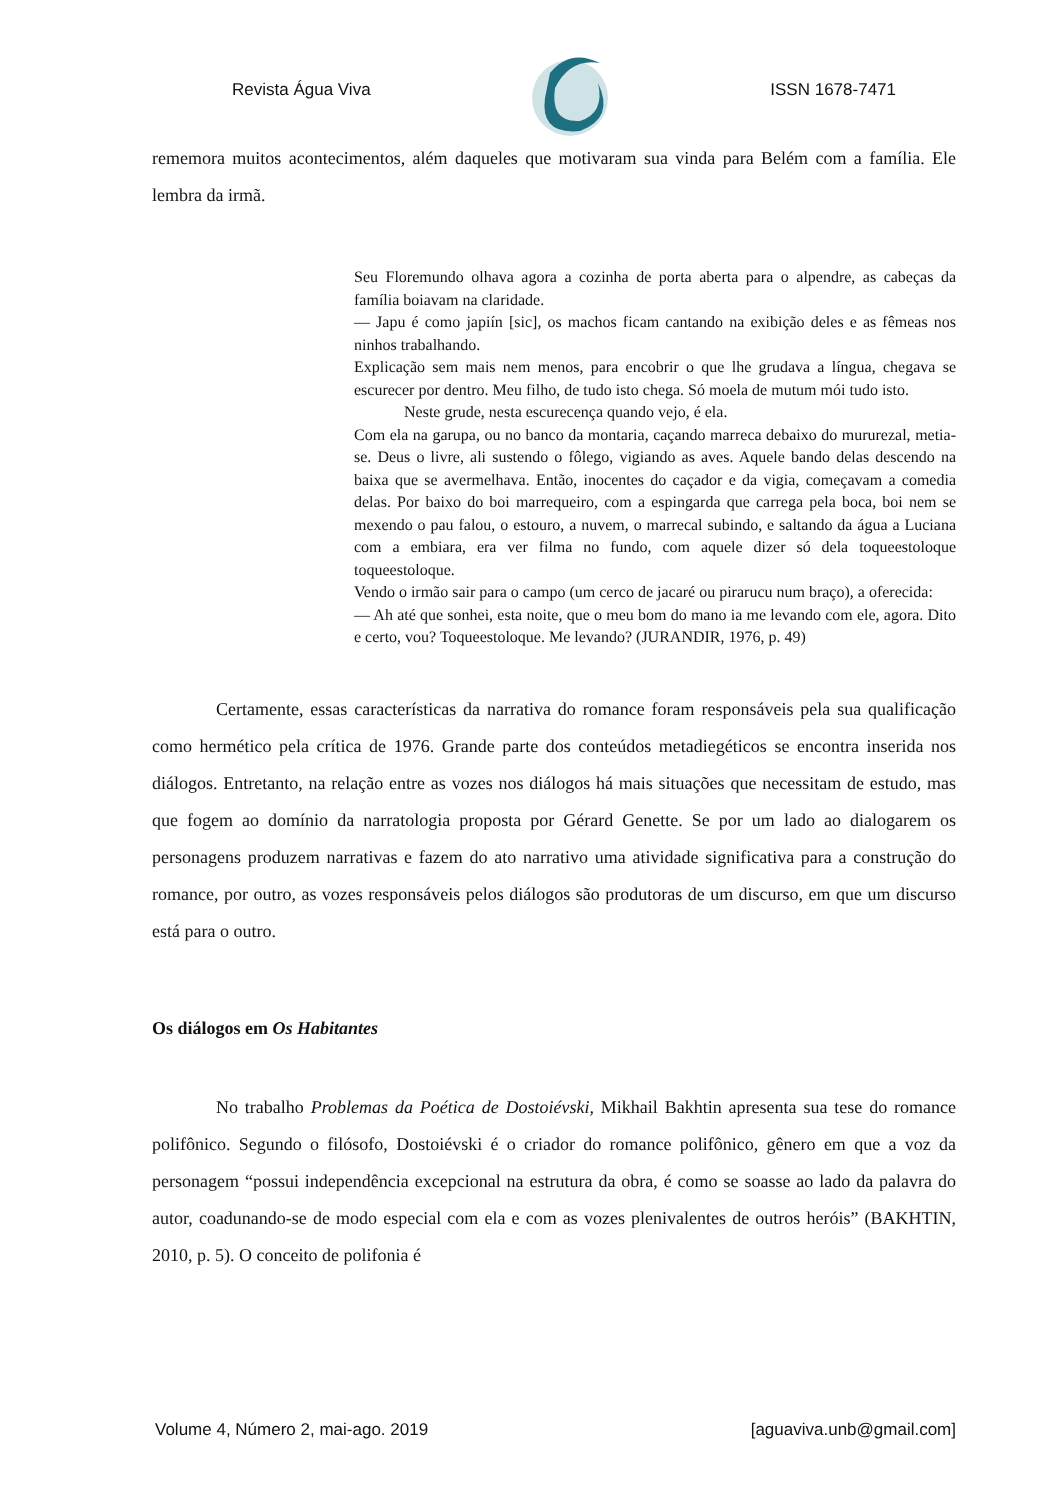Revista Água Viva ISSN 1678-7471
rememora muitos acontecimentos, além daqueles que motivaram sua vinda para Belém com a família. Ele lembra da irmã.
Seu Floremundo olhava agora a cozinha de porta aberta para o alpendre, as cabeças da família boiavam na claridade.
— Japu é como japiín [sic], os machos ficam cantando na exibição deles e as fêmeas nos ninhos trabalhando.
Explicação sem mais nem menos, para encobrir o que lhe grudava a língua, chegava se escurecer por dentro. Meu filho, de tudo isto chega. Só moela de mutum mói tudo isto.
Neste grude, nesta escurecença quando vejo, é ela.
Com ela na garupa, ou no banco da montaria, caçando marreca debaixo do mururezal, metia-se. Deus o livre, ali sustendo o fôlego, vigiando as aves. Aquele bando delas descendo na baixa que se avermelhava. Então, inocentes do caçador e da vigia, começavam a comedia delas. Por baixo do boi marrequeiro, com a espingarda que carrega pela boca, boi nem se mexendo o pau falou, o estouro, a nuvem, o marrecal subindo, e saltando da água a Luciana com a embiara, era ver filma no fundo, com aquele dizer só dela toqueestoloque toqueestoloque.
Vendo o irmão sair para o campo (um cerco de jacaré ou pirarucu num braço), a oferecida:
— Ah até que sonhei, esta noite, que o meu bom do mano ia me levando com ele, agora. Dito e certo, vou? Toqueestoloque. Me levando? (JURANDIR, 1976, p. 49)
Certamente, essas características da narrativa do romance foram responsáveis pela sua qualificação como hermético pela crítica de 1976. Grande parte dos conteúdos metadiegéticos se encontra inserida nos diálogos. Entretanto, na relação entre as vozes nos diálogos há mais situações que necessitam de estudo, mas que fogem ao domínio da narratologia proposta por Gérard Genette. Se por um lado ao dialogarem os personagens produzem narrativas e fazem do ato narrativo uma atividade significativa para a construção do romance, por outro, as vozes responsáveis pelos diálogos são produtoras de um discurso, em que um discurso está para o outro.
Os diálogos em Os Habitantes
No trabalho Problemas da Poética de Dostoiévski, Mikhail Bakhtin apresenta sua tese do romance polifônico. Segundo o filósofo, Dostoiévski é o criador do romance polifônico, gênero em que a voz da personagem “possui independência excepcional na estrutura da obra, é como se soasse ao lado da palavra do autor, coadunando-se de modo especial com ela e com as vozes plenivalentes de outros heróis” (BAKHTIN, 2010, p. 5). O conceito de polifonia é
Volume 4, Número 2, mai-ago. 2019 [aguaviva.unb@gmail.com]